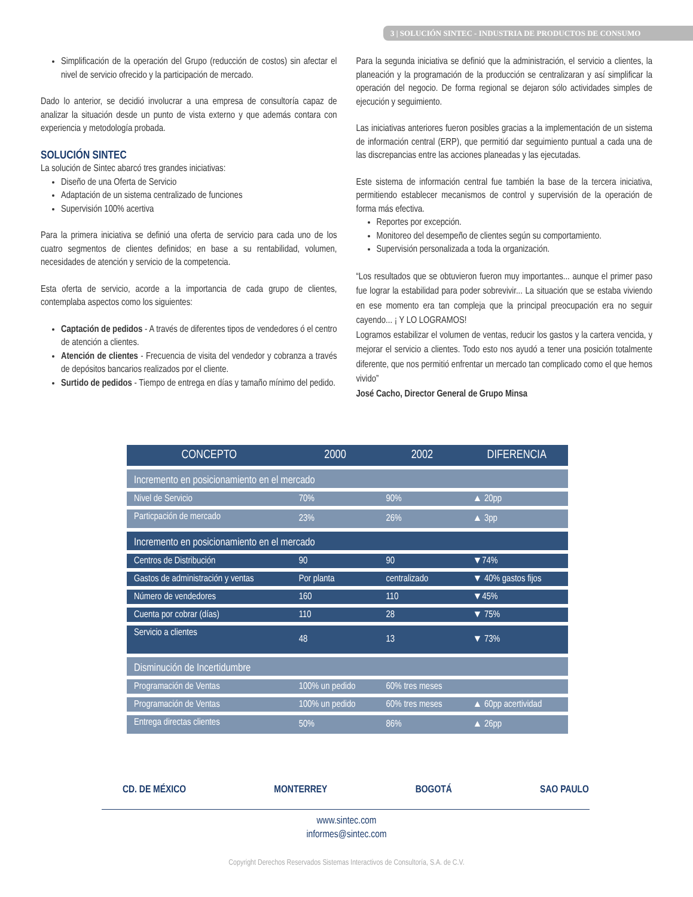3 | SOLUCIÓN SINTEC - INDUSTRIA DE PRODUCTOS DE CONSUMO
Simplificación de la operación del Grupo (reducción de costos) sin afectar el nivel de servicio ofrecido y la participación de mercado.
Dado lo anterior, se decidió involucrar a una empresa de consultoría capaz de analizar la situación desde un punto de vista externo y que además contara con experiencia y metodología probada.
SOLUCIÓN SINTEC
La solución de Sintec abarcó tres grandes iniciativas:
Diseño de una Oferta de Servicio
Adaptación de un sistema centralizado de funciones
Supervisión 100% acertiva
Para la primera iniciativa se definió una oferta de servicio para cada uno de los cuatro segmentos de clientes definidos; en base a su rentabilidad, volumen, necesidades de atención y servicio de la competencia.
Esta oferta de servicio, acorde a la importancia de cada grupo de clientes, contemplaba aspectos como los siguientes:
Captación de pedidos - A través de diferentes tipos de vendedores ó el centro de atención a clientes.
Atención de clientes - Frecuencia de visita del vendedor y cobranza a través de depósitos bancarios realizados por el cliente.
Surtido de pedidos - Tiempo de entrega en días y tamaño mínimo del pedido.
Para la segunda iniciativa se definió que la administración, el servicio a clientes, la planeación y la programación de la producción se centralizaran y así simplificar la operación del negocio. De forma regional se dejaron sólo actividades simples de ejecución y seguimiento.
Las iniciativas anteriores fueron posibles gracias a la implementación de un sistema de información central (ERP), que permitió dar seguimiento puntual a cada una de las discrepancias entre las acciones planeadas y las ejecutadas.
Este sistema de información central fue también la base de la tercera iniciativa, permitiendo establecer mecanismos de control y supervisión de la operación de forma más efectiva.
Reportes por excepción.
Monitoreo del desempeño de clientes según su comportamiento.
Supervisión personalizada a toda la organización.
“Los resultados que se obtuvieron fueron muy importantes... aunque el primer paso fue lograr la estabilidad para poder sobrevivir... La situación que se estaba viviendo en ese momento era tan compleja que la principal preocupación era no seguir cayendo... ¡ Y LO LOGRAMOS!
Logramos estabilizar el volumen de ventas, reducir los gastos y la cartera vencida, y mejorar el servicio a clientes. Todo esto nos ayudó a tener una posición totalmente diferente, que nos permitió enfrentar un mercado tan complicado como el que hemos vivido”
José Cacho, Director General de Grupo Minsa
| CONCEPTO | 2000 | 2002 | DIFERENCIA |
| --- | --- | --- | --- |
| Incremento en posicionamiento en el mercado | | | |
| Nivel de Servicio | 70% | 90% | ▲ 20pp |
| Particpación de mercado | 23% | 26% | ▲ 3pp |
| Incremento en posicionamiento en el mercado | | | |
| Centros de Distribución | 90 | 90 | ▼74% |
| Gastos de administración y ventas | Por planta | centralizado | ▼ 40% gastos fijos |
| Número de vendedores | 160 | 110 | ▼45% |
| Cuenta por cobrar (días) | 110 | 28 | ▼ 75% |
| Servicio a clientes | 48 | 13 | ▼ 73% |
| Disminución de Incertidumbre | | | |
| Programación de Ventas | 100% un pedido | 60% tres meses | |
| Programación de Ventas | 100% un pedido | 60% tres meses | ▲ 60pp acertividad |
| Entrega directas clientes | 50% | 86% | ▲ 26pp |
CD. DE MÉXICO MONTERREY BOGOTÁ SAO PAULO
www.sintec.com
informes@sintec.com
Copyright Derechos Reservados Sistemas Interactivos de Consultoría, S.A. de C.V.